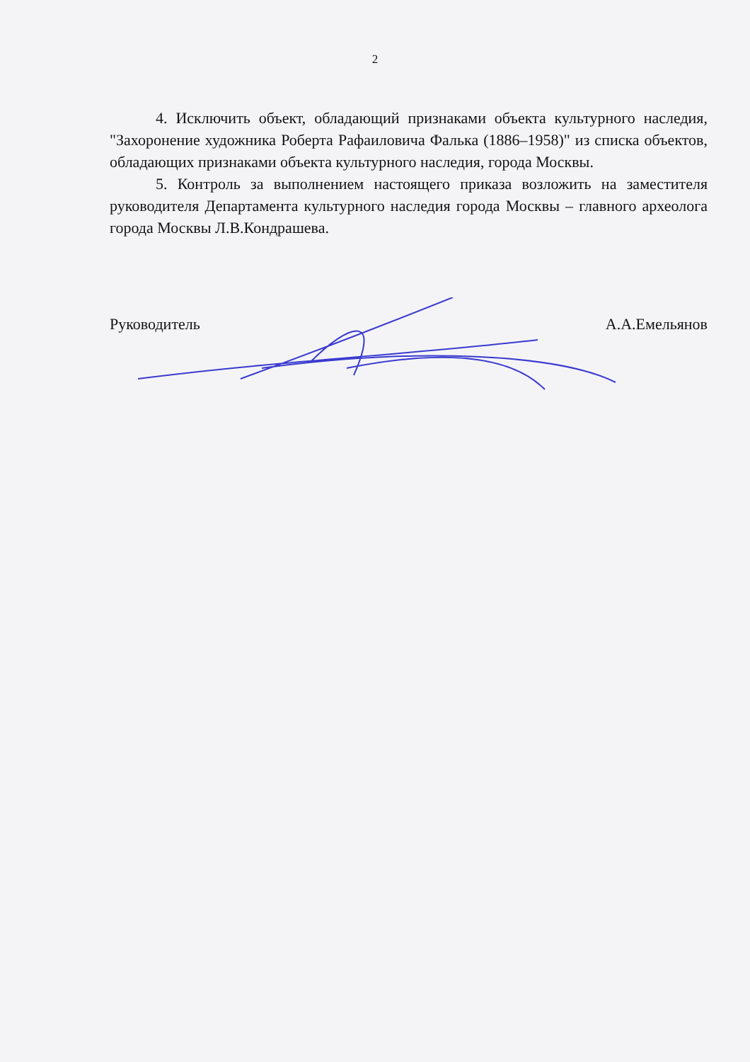2
4. Исключить объект, обладающий признаками объекта культурного наследия, "Захоронение художника Роберта Рафаиловича Фалька (1886–1958)" из списка объектов, обладающих признаками объекта культурного наследия, города Москвы.
5. Контроль за выполнением настоящего приказа возложить на заместителя руководителя Департамента культурного наследия города Москвы – главного археолога города Москвы Л.В.Кондрашева.
Руководитель А.А.Емельянов